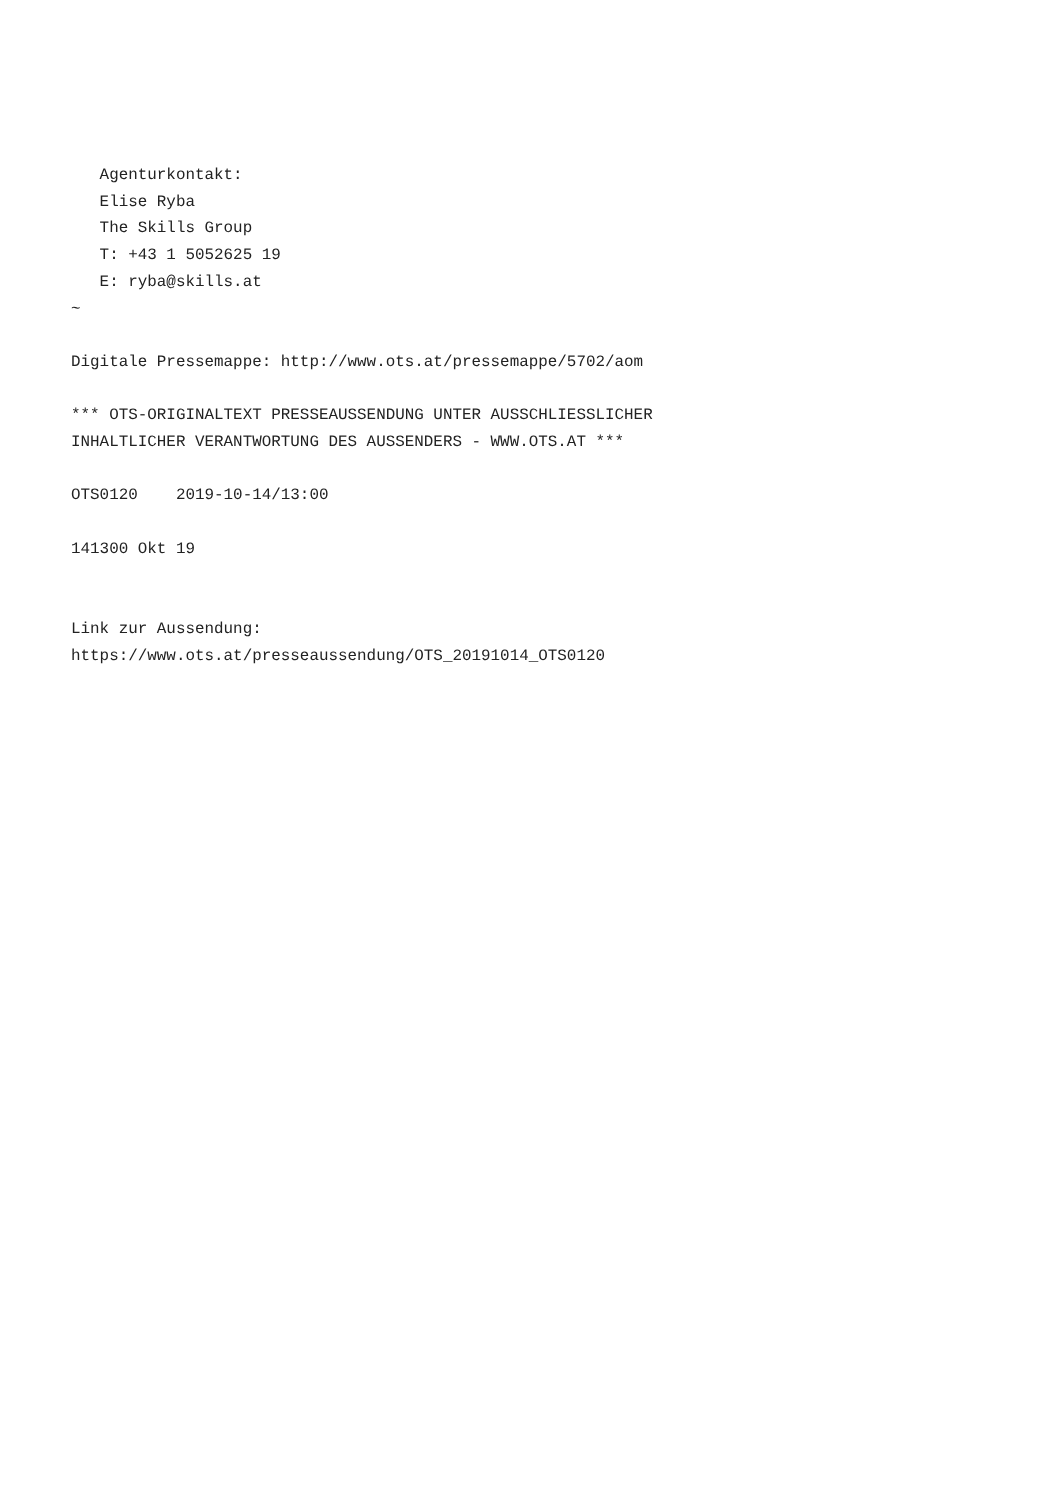Agenturkontakt:
   Elise Ryba
   The Skills Group
   T: +43 1 5052625 19
   E: ryba@skills.at
~

Digitale Pressemappe: http://www.ots.at/pressemappe/5702/aom

*** OTS-ORIGINALTEXT PRESSEAUSSENDUNG UNTER AUSSCHLIESSLICHER
INHALTLICHER VERANTWORTUNG DES AUSSENDERS - WWW.OTS.AT ***

OTS0120    2019-10-14/13:00

141300 Okt 19


Link zur Aussendung:
https://www.ots.at/presseaussendung/OTS_20191014_OTS0120